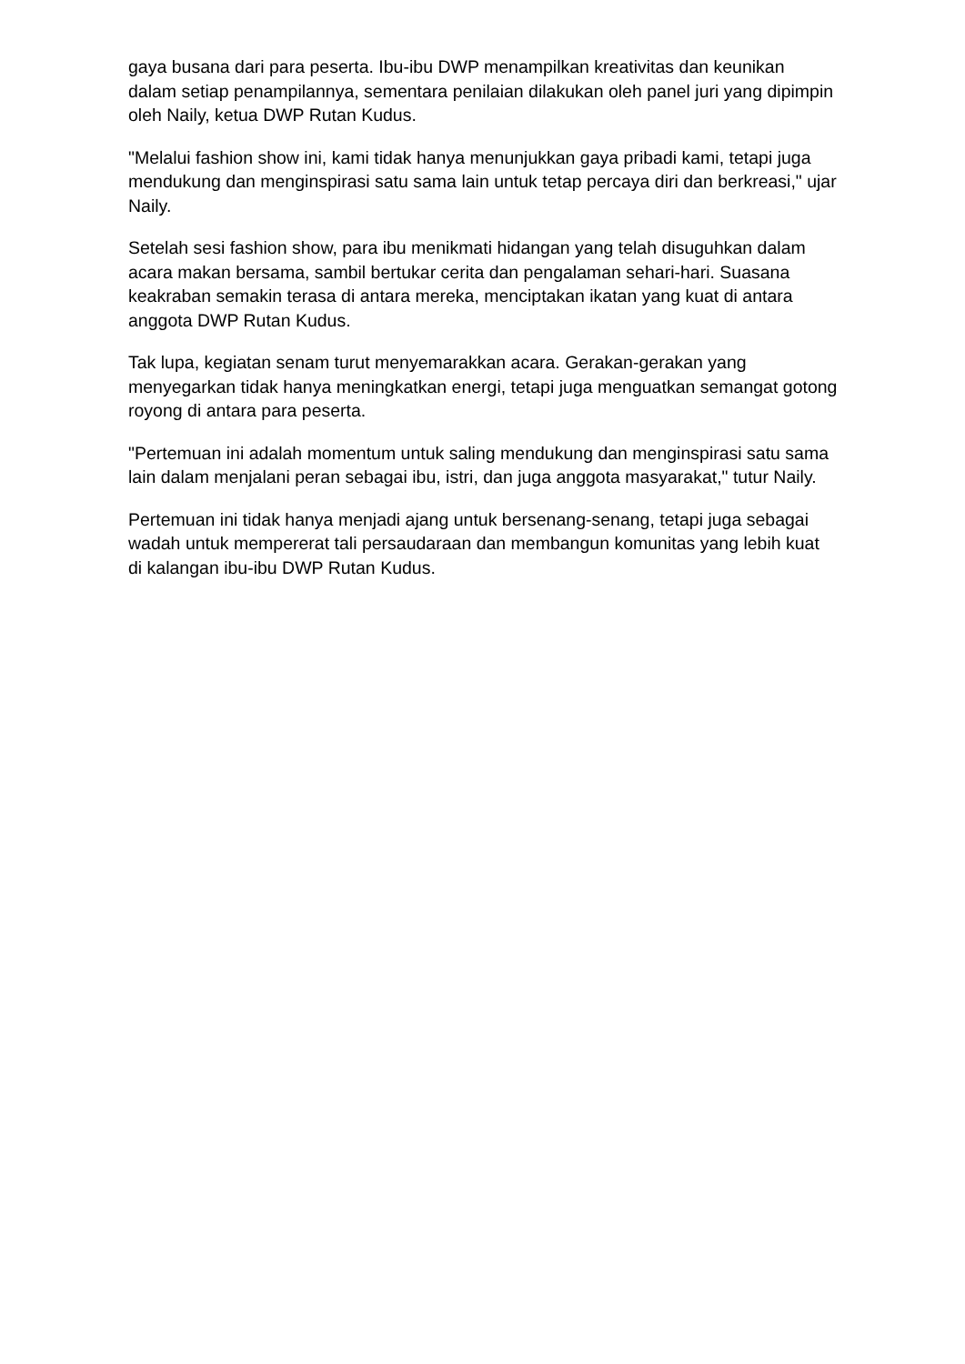gaya busana dari para peserta. Ibu-ibu DWP menampilkan kreativitas dan keunikan dalam setiap penampilannya, sementara penilaian dilakukan oleh panel juri yang dipimpin oleh Naily, ketua DWP Rutan Kudus.
"Melalui fashion show ini, kami tidak hanya menunjukkan gaya pribadi kami, tetapi juga mendukung dan menginspirasi satu sama lain untuk tetap percaya diri dan berkreasi," ujar Naily.
Setelah sesi fashion show, para ibu menikmati hidangan yang telah disuguhkan dalam acara makan bersama, sambil bertukar cerita dan pengalaman sehari-hari. Suasana keakraban semakin terasa di antara mereka, menciptakan ikatan yang kuat di antara anggota DWP Rutan Kudus.
Tak lupa, kegiatan senam turut menyemarakkan acara. Gerakan-gerakan yang menyegarkan tidak hanya meningkatkan energi, tetapi juga menguatkan semangat gotong royong di antara para peserta.
"Pertemuan ini adalah momentum untuk saling mendukung dan menginspirasi satu sama lain dalam menjalani peran sebagai ibu, istri, dan juga anggota masyarakat," tutur Naily.
Pertemuan ini tidak hanya menjadi ajang untuk bersenang-senang, tetapi juga sebagai wadah untuk mempererat tali persaudaraan dan membangun komunitas yang lebih kuat di kalangan ibu-ibu DWP Rutan Kudus.